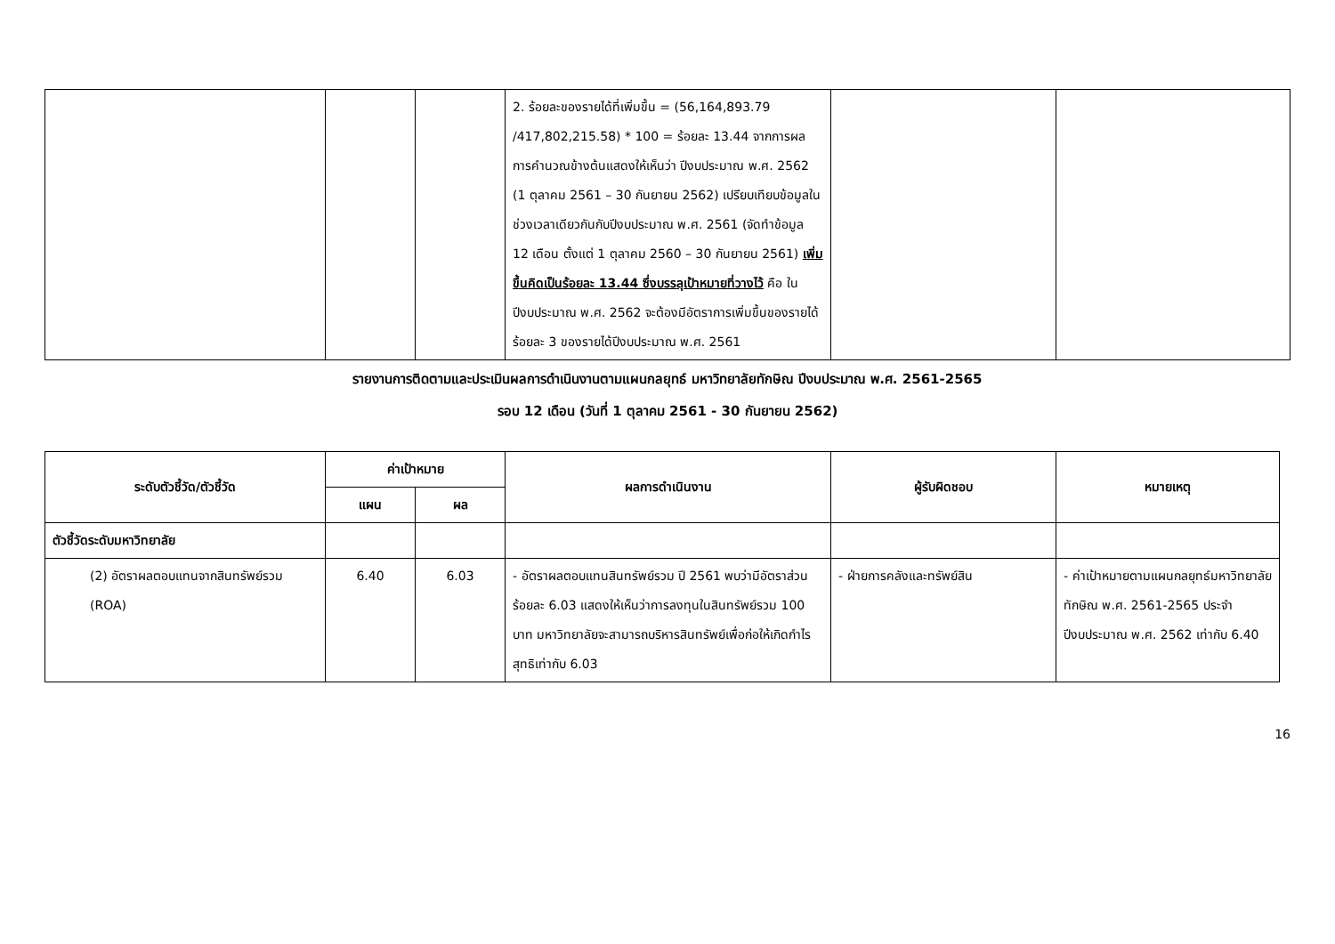| | | | 2. ร้อยละของรายได้ที่เพิ่มขึ้น = (56,164,893.79 /417,802,215.58) * 100 = ร้อยละ 13.44 จากการผลการคำนวณข้างต้นแสดงให้เห็นว่า ปีงบประมาณ พ.ศ. 2562 (1 ตุลาคม 2561 – 30 กันยายน 2562) เปรียบเทียบข้อมูลในช่วงเวลาเดียวกันกับปีงบประมาณ พ.ศ. 2561 (จัดทำข้อมูล 12 เดือน ตั้งแต่ 1 ตุลาคม 2560 – 30 กันยายน 2561) เพิ่มขึ้นคิดเป็นร้อยละ 13.44 ซึ่งบรรลุเป้าหมายที่วางไว้ คือ ในปีงบประมาณ พ.ศ. 2562 จะต้องมีอัตราการเพิ่มขึ้นของรายได้ร้อยละ 3 ของรายได้ปีงบประมาณ พ.ศ. 2561 | | |
รายงานการติดตามและประเมินผลการดำเนินงานตามแผนกลยุทธ์ มหาวิทยาลัยทักษิณ ปีงบประมาณ พ.ศ. 2561-2565
รอบ 12 เดือน (วันที่ 1 ตุลาคม 2561 - 30 กันยายน 2562)
| ระดับตัวชี้วัด/ตัวชี้วัด | ค่าเป้าหมาย | | ผลการดำเนินงาน | ผู้รับผิดชอบ | หมายเหตุ |
| --- | --- | --- | --- | --- | --- |
| | แผน | ผล | | | |
| ตัวชี้วัดระดับมหาวิทยาลัย | | | | | |
| (2) อัตราผลตอบแทนจากสินทรัพย์รวม (ROA) | 6.40 | 6.03 | - อัตราผลตอบแทนสินทรัพย์รวม ปี 2561 พบว่ามีอัตราส่วนร้อยละ 6.03 แสดงให้เห็นว่าการลงทุนในสินทรัพย์รวม 100 บาท มหาวิทยาลัยจะสามารถบริหารสินทรัพย์เพื่อก่อให้เกิดกำไรสุทธิเท่ากับ 6.03 | - ฝ่ายการคลังและทรัพย์สิน | - ค่าเป้าหมายตามแผนกลยุทธ์มหาวิทยาลัยทักษิณ พ.ศ. 2561-2565 ประจำปีงบประมาณ พ.ศ. 2562 เท่ากับ 6.40 |
16